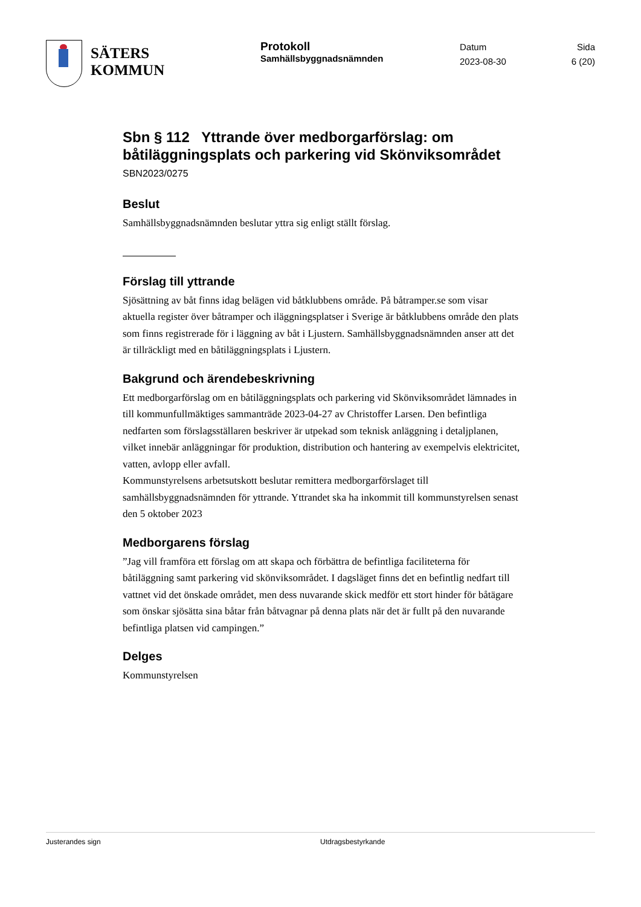SÄTERS
KOMMUN
Protokoll
Samhällsbyggnadsnämnden
Datum
2023-08-30
Sida
6 (20)
Sbn § 112 Yttrande över medborgarförslag: om båtiläggningsplats och parkering vid Skönviksområdet
SBN2023/0275
Beslut
Samhällsbyggnadsnämnden beslutar yttra sig enligt ställt förslag.
Förslag till yttrande
Sjösättning av båt finns idag belägen vid båtklubbens område. På båtramper.se som visar aktuella register över båtramper och iläggningsplatser i Sverige är båtklubbens område den plats som finns registrerade för i läggning av båt i Ljustern. Samhällsbyggnadsnämnden anser att det är tillräckligt med en båtiläggningsplats i Ljustern.
Bakgrund och ärendebeskrivning
Ett medborgarförslag om en båtiläggningsplats och parkering vid Skönviksområdet lämnades in till kommunfullmäktiges sammanträde 2023-04-27 av Christoffer Larsen. Den befintliga nedfarten som förslagsställaren beskriver är utpekad som teknisk anläggning i detaljplanen, vilket innebär anläggningar för produktion, distribution och hantering av exempelvis elektricitet, vatten, avlopp eller avfall.
Kommunstyrelsens arbetsutskott beslutar remittera medborgarförslaget till samhällsbyggnadsnämnden för yttrande. Yttrandet ska ha inkommit till kommunstyrelsen senast den 5 oktober 2023
Medborgarens förslag
”Jag vill framföra ett förslag om att skapa och förbättra de befintliga faciliteterna för båtiläggning samt parkering vid skönviksområdet. I dagsläget finns det en befintlig nedfart till vattnet vid det önskade området, men dess nuvarande skick medför ett stort hinder för båtägare som önskar sjösätta sina båtar från båtvagnar på denna plats när det är fullt på den nuvarande befintliga platsen vid campingen.”
Delges
Kommunstyrelsen
Justerandes sign Utdragsbestyrkande